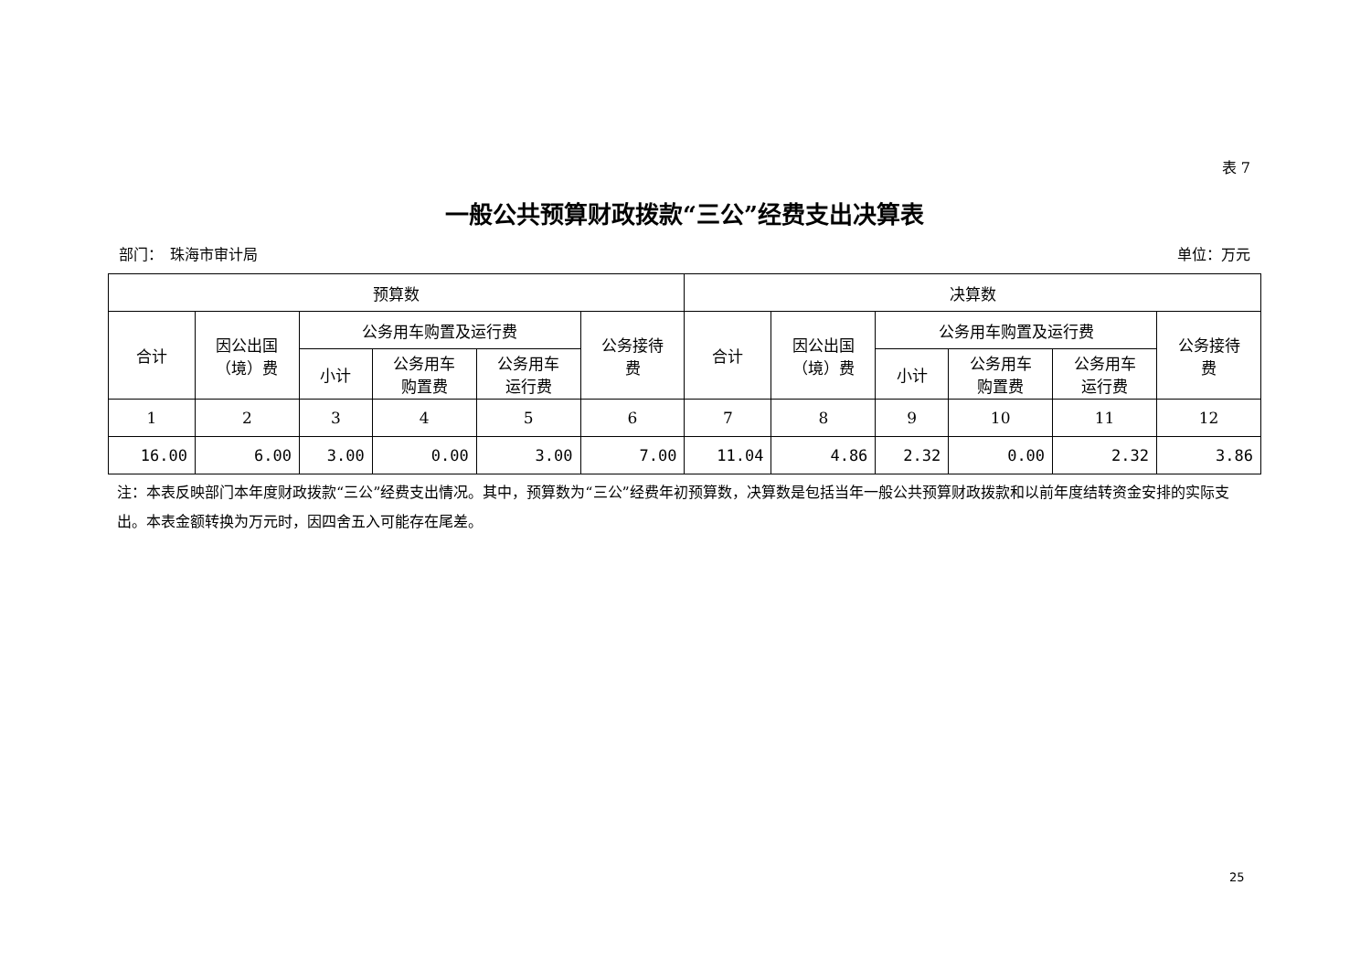表 7
一般公共预算财政拨款“三公”经费支出决算表
部门：　珠海市审计局 单位：万元
| 预算数 | | | | | | 决算数 | | | | | |
| --- | --- | --- | --- | --- | --- | --- | --- | --- | --- | --- | --- |
| 合计 | 因公出国 （境）费 | 公务用车购置及运行费 | | | 公务接待 费 | 合计 | 因公出国 （境）费 | 公务用车购置及运行费 | | | 公务接待 费 |
| | | 小计 | 公务用车 购置费 | 公务用车 运行费 | | | | 小计 | 公务用车 购置费 | 公务用车 运行费 | |
| 1 | 2 | 3 | 4 | 5 | 6 | 7 | 8 | 9 | 10 | 11 | 12 |
| 16.00 | 6.00 | 3.00 | 0.00 | 3.00 | 7.00 | 11.04 | 4.86 | 2.32 | 0.00 | 2.32 | 3.86 |
注：本表反映部门本年度财政拨款“三公”经费支出情况。其中，预算数为“三公”经费年初预算数，决算数是包括当年一般公共预算财政拨款和以前年度结转资金安排的实际支出。本表金额转换为万元时，因四舍五入可能存在尾差。
25